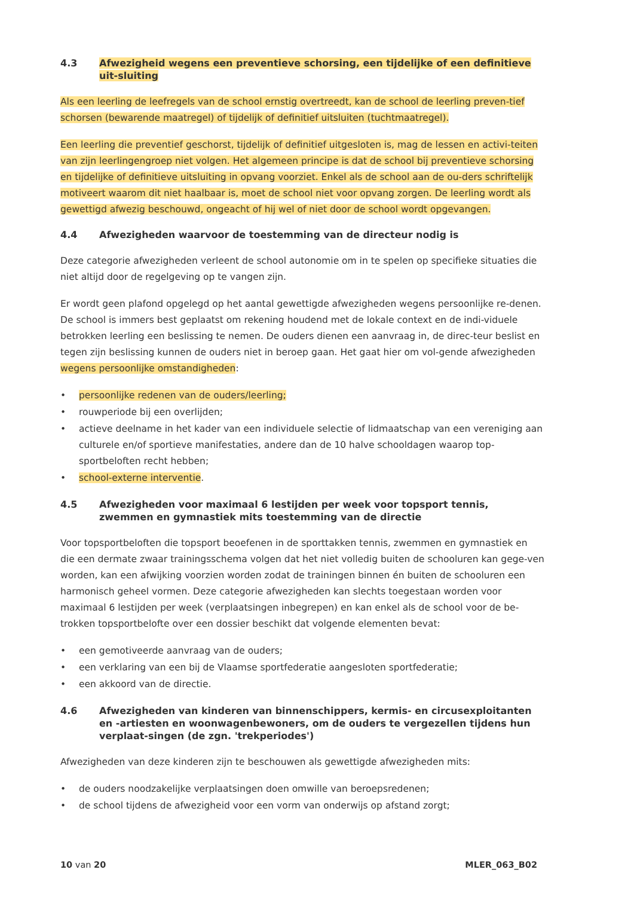4.3 Afwezigheid wegens een preventieve schorsing, een tijdelijke of een definitieve uit-sluiting
Als een leerling de leefregels van de school ernstig overtreedt, kan de school de leerling preven-tief schorsen (bewarende maatregel) of tijdelijk of definitief uitsluiten (tuchtmaatregel).
Een leerling die preventief geschorst, tijdelijk of definitief uitgesloten is, mag de lessen en activi-teiten van zijn leerlingengroep niet volgen. Het algemeen principe is dat de school bij preventieve schorsing en tijdelijke of definitieve uitsluiting in opvang voorziet. Enkel als de school aan de ou-ders schriftelijk motiveert waarom dit niet haalbaar is, moet de school niet voor opvang zorgen. De leerling wordt als gewettigd afwezig beschouwd, ongeacht of hij wel of niet door de school wordt opgevangen.
4.4 Afwezigheden waarvoor de toestemming van de directeur nodig is
Deze categorie afwezigheden verleent de school autonomie om in te spelen op specifieke situaties die niet altijd door de regelgeving op te vangen zijn.
Er wordt geen plafond opgelegd op het aantal gewettigde afwezigheden wegens persoonlijke re-denen. De school is immers best geplaatst om rekening houdend met de lokale context en de indi-viduele betrokken leerling een beslissing te nemen. De ouders dienen een aanvraag in, de direc-teur beslist en tegen zijn beslissing kunnen de ouders niet in beroep gaan. Het gaat hier om vol-gende afwezigheden wegens persoonlijke omstandigheden:
• persoonlijke redenen van de ouders/leerling;
• rouwperiode bij een overlijden;
• actieve deelname in het kader van een individuele selectie of lidmaatschap van een vereniging aan culturele en/of sportieve manifestaties, andere dan de 10 halve schooldagen waarop top-sportbeloften recht hebben;
• school-externe interventie.
4.5 Afwezigheden voor maximaal 6 lestijden per week voor topsport tennis, zwemmen en gymnastiek mits toestemming van de directie
Voor topsportbeloften die topsport beoefenen in de sporttakken tennis, zwemmen en gymnastiek en die een dermate zwaar trainingsschema volgen dat het niet volledig buiten de schooluren kan gege-ven worden, kan een afwijking voorzien worden zodat de trainingen binnen én buiten de schooluren een harmonisch geheel vormen. Deze categorie afwezigheden kan slechts toegestaan worden voor maximaal 6 lestijden per week (verplaatsingen inbegrepen) en kan enkel als de school voor de be-trokken topsportbelofte over een dossier beschikt dat volgende elementen bevat:
• een gemotiveerde aanvraag van de ouders;
• een verklaring van een bij de Vlaamse sportfederatie aangesloten sportfederatie;
• een akkoord van de directie.
4.6 Afwezigheden van kinderen van binnenschippers, kermis- en circusexploitanten en -artiesten en woonwagenbewoners, om de ouders te vergezellen tijdens hun verplaat-singen (de zgn. 'trekperiodes')
Afwezigheden van deze kinderen zijn te beschouwen als gewettigde afwezigheden mits:
• de ouders noodzakelijke verplaatsingen doen omwille van beroepsredenen;
• de school tijdens de afwezigheid voor een vorm van onderwijs op afstand zorgt;
10 van 20 MLER_063_B02